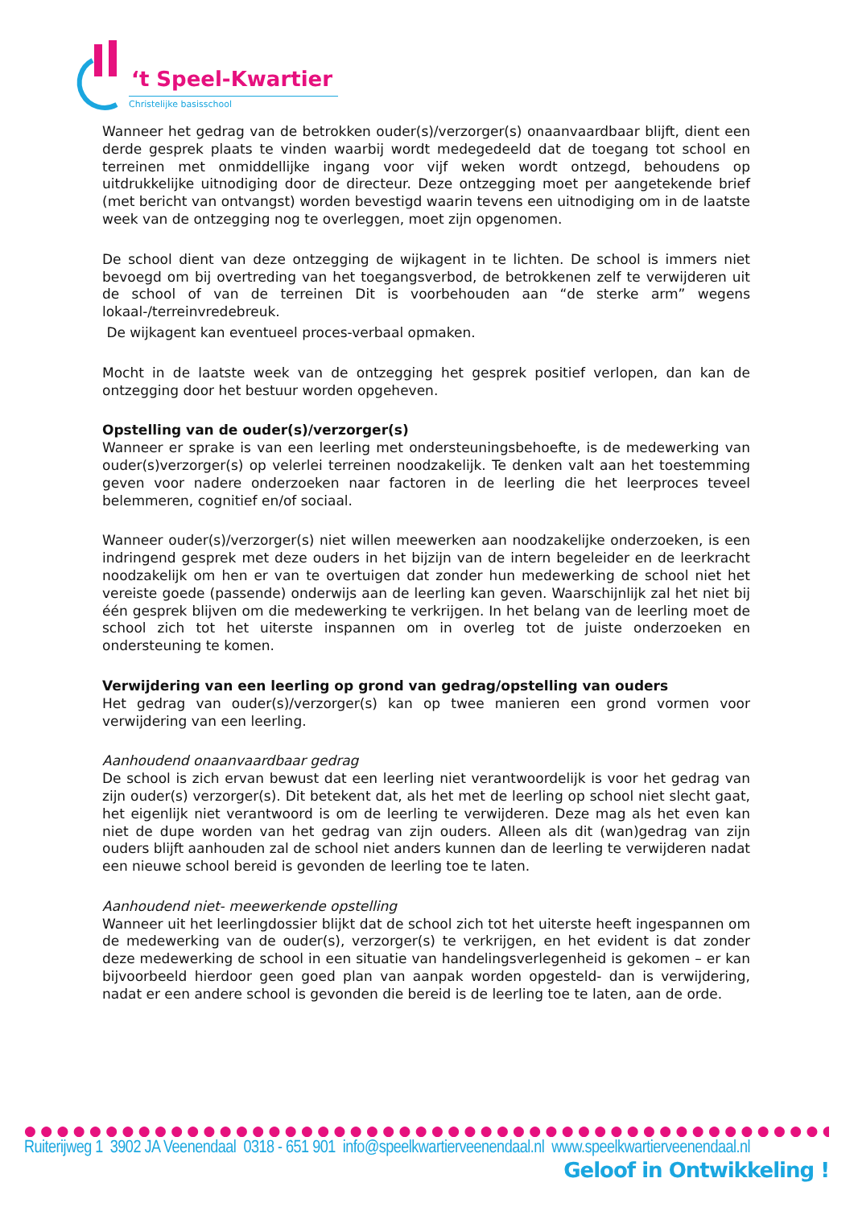‘t Speel-Kwartier
Christelijke basisschool
Wanneer het gedrag van de betrokken ouder(s)/verzorger(s) onaanvaardbaar blijft, dient een derde gesprek plaats te vinden waarbij wordt medegedeeld dat de toegang tot school en terreinen met onmiddellijke ingang voor vijf weken wordt ontzegd, behoudens op uitdrukkelijke uitnodiging door de directeur. Deze ontzegging moet per aangetekende brief (met bericht van ontvangst) worden bevestigd waarin tevens een uitnodiging om in de laatste week van de ontzegging nog te overleggen, moet zijn opgenomen.
De school dient van deze ontzegging de wijkagent in te lichten. De school is immers niet bevoegd om bij overtreding van het toegangsverbod, de betrokkenen zelf te verwijderen uit de school of van de terreinen Dit is voorbehouden aan “de sterke arm” wegens lokaal-/terreinvredebreuk.
De wijkagent kan eventueel proces-verbaal opmaken.
Mocht in de laatste week van de ontzegging het gesprek positief verlopen, dan kan de ontzegging door het bestuur worden opgeheven.
Opstelling van de ouder(s)/verzorger(s)
Wanneer er sprake is van een leerling met ondersteuningsbehoefte, is de medewerking van ouder(s)verzorger(s) op velerlei terreinen noodzakelijk. Te denken valt aan het toestemming geven voor nadere onderzoeken naar factoren in de leerling die het leerproces teveel belemmeren, cognitief en/of sociaal.
Wanneer ouder(s)/verzorger(s) niet willen meewerken aan noodzakelijke onderzoeken, is een indringend gesprek met deze ouders in het bijzijn van de intern begeleider en de leerkracht noodzakelijk om hen er van te overtuigen dat zonder hun medewerking de school niet het vereiste goede (passende) onderwijs aan de leerling kan geven. Waarschijnlijk zal het niet bij één gesprek blijven om die medewerking te verkrijgen. In het belang van de leerling moet de school zich tot het uiterste inspannen om in overleg tot de juiste onderzoeken en ondersteuning te komen.
Verwijdering van een leerling op grond van gedrag/opstelling van ouders
Het gedrag van ouder(s)/verzorger(s) kan op twee manieren een grond vormen voor verwijdering van een leerling.
Aanhoudend onaanvaardbaar gedrag
De school is zich ervan bewust dat een leerling niet verantwoordelijk is voor het gedrag van zijn ouder(s) verzorger(s). Dit betekent dat, als het met de leerling op school niet slecht gaat, het eigenlijk niet verantwoord is om de leerling te verwijderen. Deze mag als het even kan niet de dupe worden van het gedrag van zijn ouders. Alleen als dit (wan)gedrag van zijn ouders blijft aanhouden zal de school niet anders kunnen dan de leerling te verwijderen nadat een nieuwe school bereid is gevonden de leerling toe te laten.
Aanhoudend niet- meewerkende opstelling
Wanneer uit het leerlingdossier blijkt dat de school zich tot het uiterste heeft ingespannen om de medewerking van de ouder(s), verzorger(s) te verkrijgen, en het evident is dat zonder deze medewerking de school in een situatie van handelingsverlegenheid is gekomen – er kan bijvoorbeeld hierdoor geen goed plan van aanpak worden opgesteld- dan is verwijdering, nadat er een andere school is gevonden die bereid is de leerling toe te laten, aan de orde.
● ● ● ● ● ● ● ● ● ● ● ● ● ● ● ● ● ● ● ● ● ● ● ● ● ● ● ● ● ● ● ● ● ● ● ● ● ● ● ● ● ● ● ● ● ● ● ● ● ●
Ruiterijweg 1 3902 JA Veenendaal 0318 - 651 901 info@speelkwartierveenendaal.nl www.speelkwartierveenendaal.nl
Geloof in Ontwikkeling !